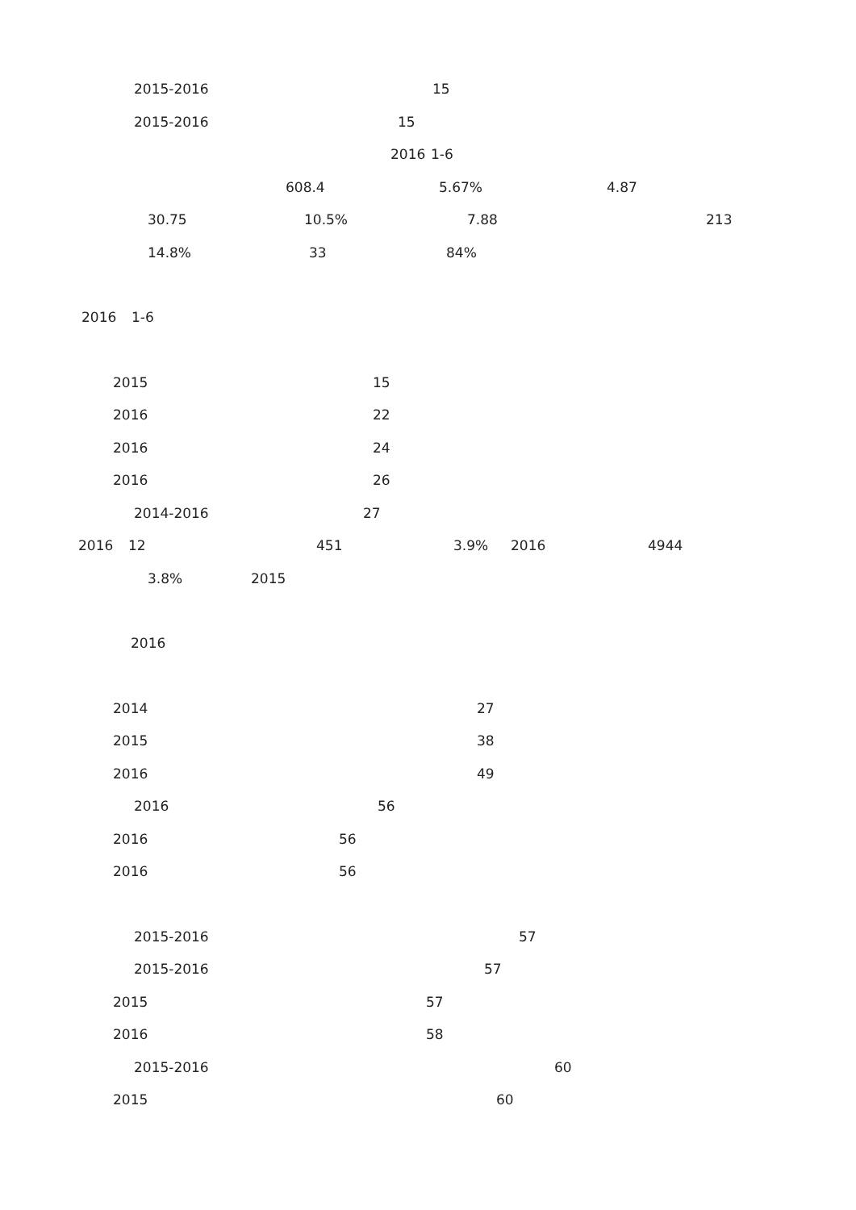2015-2016 15
2015-2016 15
2016 1-6
608.4 5.67% 4.87
30.75 10.5% 7.88 213
14.8% 33 84%
2016 1-6
2015 15
2016 22
2016 24
2016 26
2014-2016 27
2016 12 451 3.9% 2016 4944
3.8% 2015
2016
2014 27
2015 38
2016 49
2016 56
2016 56
2016 56
2015-2016 57
2015-2016 57
2015 57
2016 58
2015-2016 60
2015 60